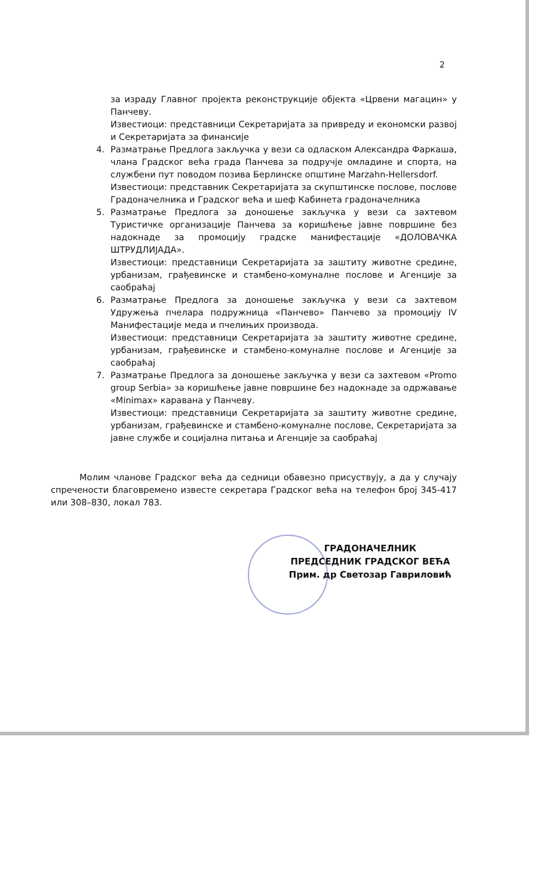2
за израду Главног пројекта реконструкције објекта «Црвени магацин» у Панчеву.
Известиоци: представници Секретаријата за привреду и економски развој и Секретаријата за финансије
4. Разматрање Предлога закључка у вези са одласком Александра Фаркаша, члана Градског већа града Панчева за подручје омладине и спорта, на службени пут поводом позива Берлинске општине Marzahn-Hellersdorf.
Известиоци: представник Секретаријата за скупштинске послове, послове Градоначелника и Градског већа и шеф Кабинета градоначелника
5. Разматрање Предлога за доношење закључка у вези са захтевом Туристичке организације Панчева за коришћење јавне површине без надокнаде за промоцију градске манифестације «ДОЛОВАЧКА ШТРУДЛИЈАДА».
Известиоци: представници Секретаријата за заштиту животне средине, урбанизам, грађевинске и стамбено-комуналне послове и Агенције за саобраћај
6. Разматрање Предлога за доношење закључка у вези са захтевом Удружења пчелара подружница «Панчево» Панчево за промоцију IV Манифестације меда и пчелињих производа.
Известиоци: представници Секретаријата за заштиту животне средине, урбанизам, грађевинске и стамбено-комуналне послове и Агенције за саобраћај
7. Разматрање Предлога за доношење закључка у вези са захтевом «Promo group Serbia» за коришћење јавне површине без надокнаде за одржавање «Minimax» каравана у Панчеву.
Известиоци: представници Секретаријата за заштиту животне средине, урбанизам, грађевинске и стамбено-комуналне послове, Секретаријата за јавне службе и социјална питања и Агенције за саобраћај
Молим чланове Градског већа да седници обавезно присуствују, а да у случају спречености благовремено известе секретара Градског већа на телефон број 345-417 или 308–830, локал 783.
ГРАДОНАЧЕЛНИК
ПРЕДСЕДНИК ГРАДСКОГ ВЕЋА
Прим. др Светозар Гавриловић